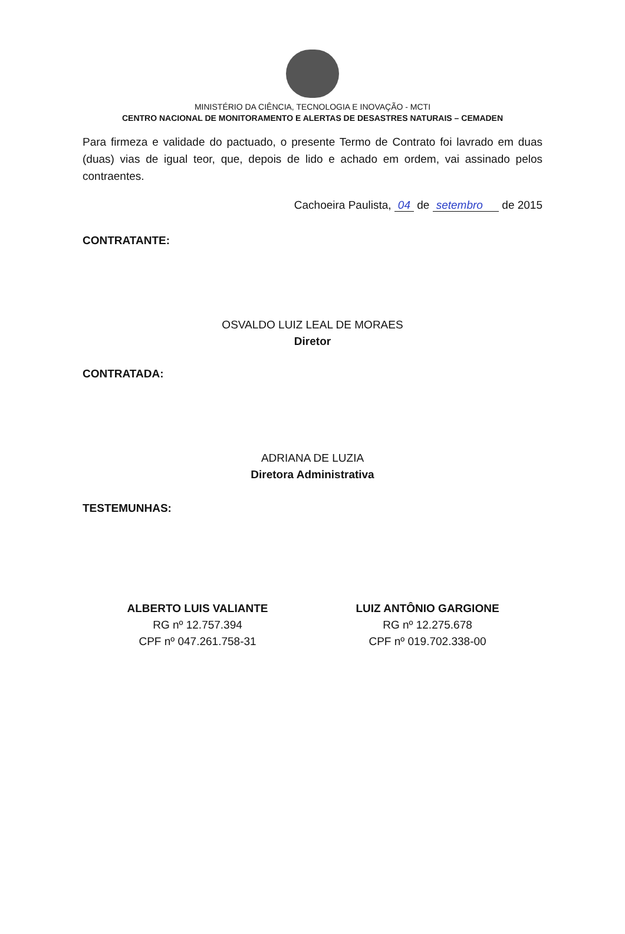MINISTÉRIO DA CIÊNCIA, TECNOLOGIA E INOVAÇÃO - MCTI
CENTRO NACIONAL DE MONITORAMENTO E ALERTAS DE DESASTRES NATURAIS – CEMADEN
Para firmeza e validade do pactuado, o presente Termo de Contrato foi lavrado em duas (duas) vias de igual teor, que, depois de lido e achado em ordem, vai assinado pelos contraentes.
Cachoeira Paulista, 04 de setembro de 2015
CONTRATANTE:
OSVALDO LUIZ LEAL DE MORAES
Diretor
CONTRATADA:
ADRIANA DE LUZIA
Diretora Administrativa
TESTEMUNHAS:
ALBERTO LUIS VALIANTE
RG nº 12.757.394
CPF nº 047.261.758-31
LUIZ ANTÔNIO GARGIONE
RG nº 12.275.678
CPF nº 019.702.338-00